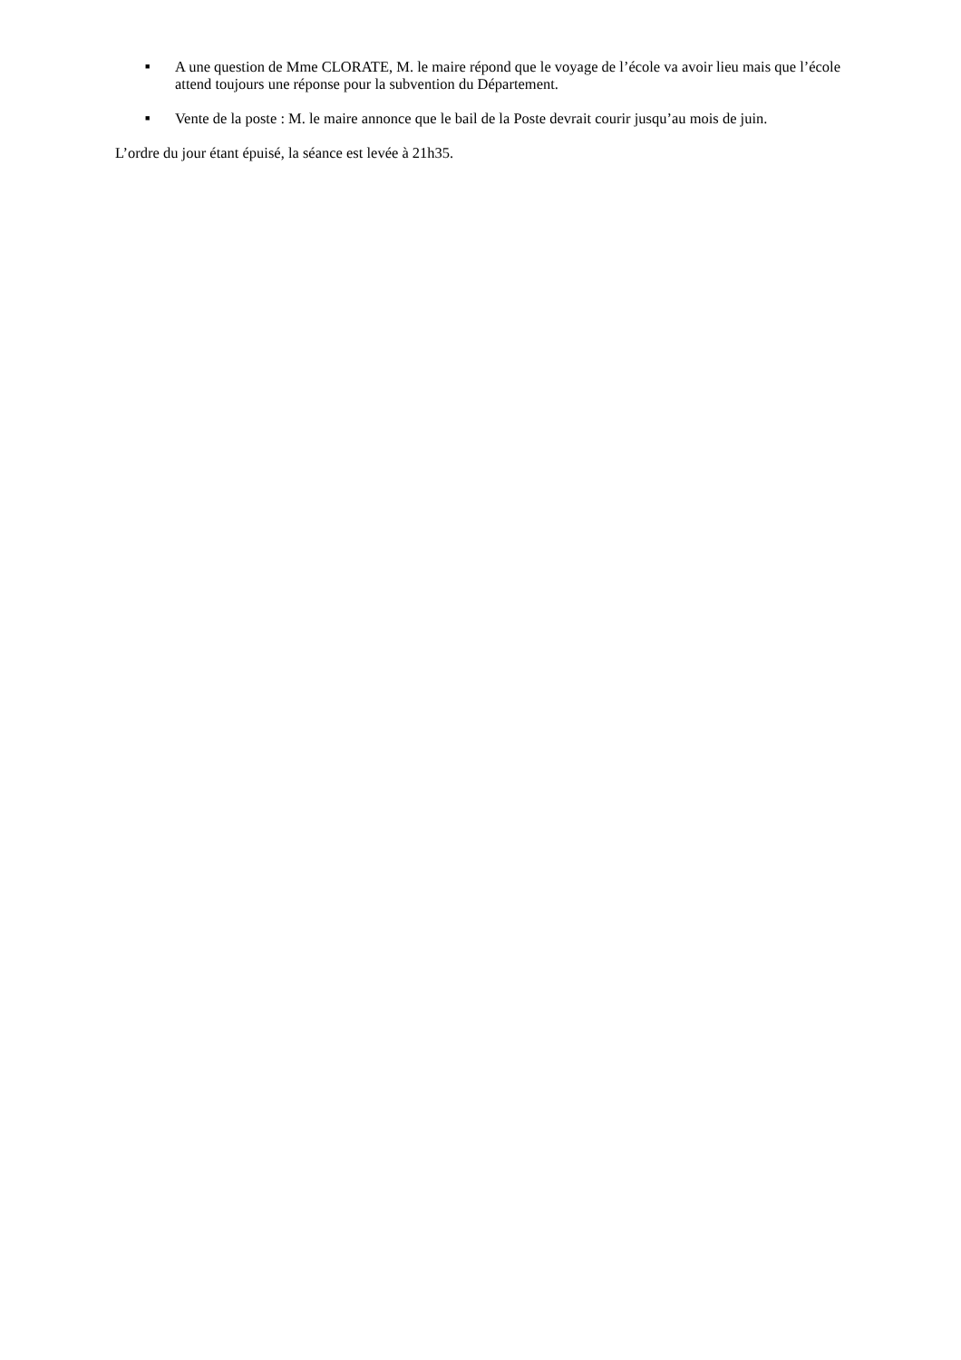■ A une question de Mme CLORATE, M. le maire répond que le voyage de l’école va avoir lieu mais que l’école attend toujours une réponse pour la subvention du Département.
■ Vente de la poste : M. le maire annonce que le bail de la Poste devrait courir jusqu’au mois de juin.
L’ordre du jour étant épuisé, la séance est levée à 21h35.